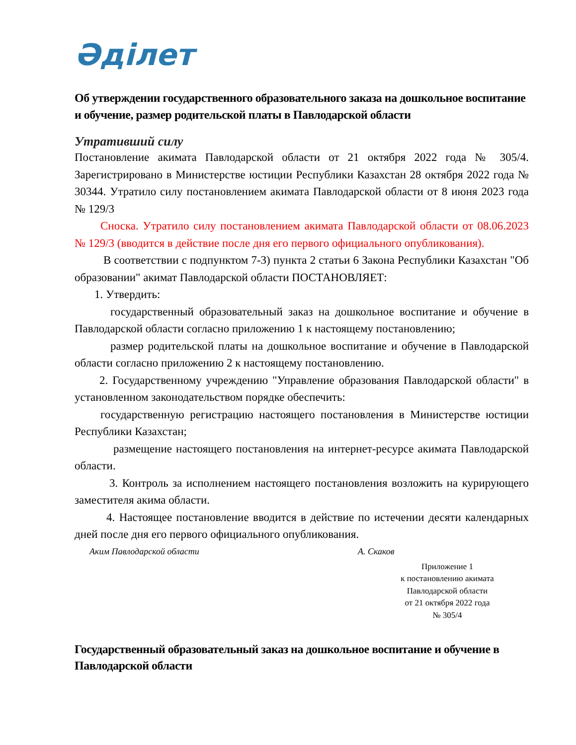Әділет
Об утверждении государственного образовательного заказа на дошкольное воспитание и обучение, размер родительской платы в Павлодарской области
Утративший силу
Постановление акимата Павлодарской области от 21 октября 2022 года № 305/4. Зарегистрировано в Министерстве юстиции Республики Казахстан 28 октября 2022 года № 30344. Утратило силу постановлением акимата Павлодарской области от 8 июня 2023 года № 129/3
Сноска. Утратило силу постановлением акимата Павлодарской области от 08.06.2023 № 129/3 (вводится в действие после дня его первого официального опубликования).
В соответствии с подпунктом 7-3) пункта 2 статьи 6 Закона Республики Казахстан "Об образовании" акимат Павлодарской области ПОСТАНОВЛЯЕТ:
1. Утвердить:
государственный образовательный заказ на дошкольное воспитание и обучение в Павлодарской области согласно приложению 1 к настоящему постановлению;
размер родительской платы на дошкольное воспитание и обучение в Павлодарской области согласно приложению 2 к настоящему постановлению.
2. Государственному учреждению "Управление образования Павлодарской области" в установленном законодательством порядке обеспечить:
государственную регистрацию настоящего постановления в Министерстве юстиции Республики Казахстан;
размещение настоящего постановления на интернет-ресурсе акимата Павлодарской области.
3. Контроль за исполнением настоящего постановления возложить на курирующего заместителя акима области.
4. Настоящее постановление вводится в действие по истечении десяти календарных дней после дня его первого официального опубликования.
Аким Павлодарской области А. Скаков
Приложение 1
к постановлению акимата
Павлодарской области
от 21 октября 2022 года
№ 305/4
Государственный образовательный заказ на дошкольное воспитание и обучение в Павлодарской области